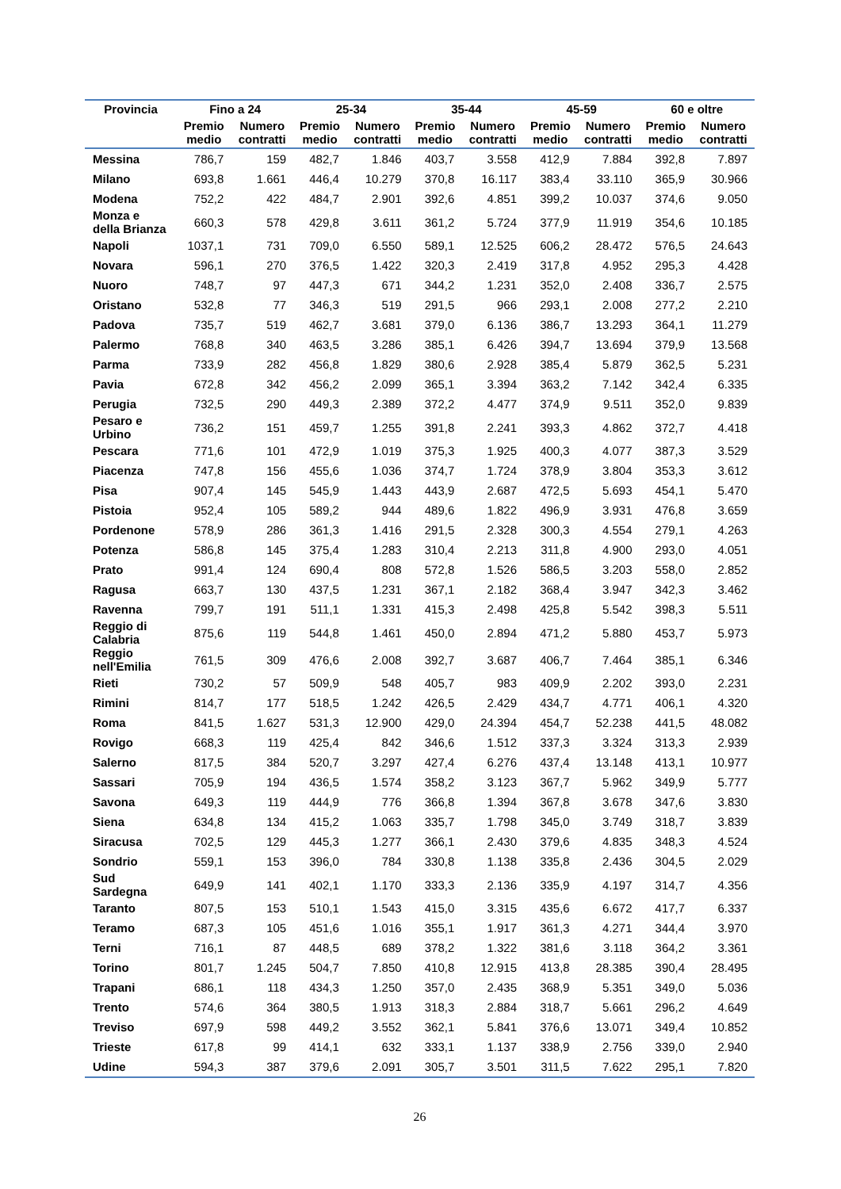| Provincia | Fino a 24 | | 25-34 | | 35-44 | | 45-59 | | 60 e oltre | |
| --- | --- | --- | --- | --- | --- | --- | --- | --- | --- | --- |
| | Premio medio | Numero contratti | Premio medio | Numero contratti | Premio medio | Numero contratti | Premio medio | Numero contratti | Premio medio | Numero contratti |
| Messina | 786,7 | 159 | 482,7 | 1.846 | 403,7 | 3.558 | 412,9 | 7.884 | 392,8 | 7.897 |
| Milano | 693,8 | 1.661 | 446,4 | 10.279 | 370,8 | 16.117 | 383,4 | 33.110 | 365,9 | 30.966 |
| Modena | 752,2 | 422 | 484,7 | 2.901 | 392,6 | 4.851 | 399,2 | 10.037 | 374,6 | 9.050 |
| Monza e della Brianza | 660,3 | 578 | 429,8 | 3.611 | 361,2 | 5.724 | 377,9 | 11.919 | 354,6 | 10.185 |
| Napoli | 1037,1 | 731 | 709,0 | 6.550 | 589,1 | 12.525 | 606,2 | 28.472 | 576,5 | 24.643 |
| Novara | 596,1 | 270 | 376,5 | 1.422 | 320,3 | 2.419 | 317,8 | 4.952 | 295,3 | 4.428 |
| Nuoro | 748,7 | 97 | 447,3 | 671 | 344,2 | 1.231 | 352,0 | 2.408 | 336,7 | 2.575 |
| Oristano | 532,8 | 77 | 346,3 | 519 | 291,5 | 966 | 293,1 | 2.008 | 277,2 | 2.210 |
| Padova | 735,7 | 519 | 462,7 | 3.681 | 379,0 | 6.136 | 386,7 | 13.293 | 364,1 | 11.279 |
| Palermo | 768,8 | 340 | 463,5 | 3.286 | 385,1 | 6.426 | 394,7 | 13.694 | 379,9 | 13.568 |
| Parma | 733,9 | 282 | 456,8 | 1.829 | 380,6 | 2.928 | 385,4 | 5.879 | 362,5 | 5.231 |
| Pavia | 672,8 | 342 | 456,2 | 2.099 | 365,1 | 3.394 | 363,2 | 7.142 | 342,4 | 6.335 |
| Perugia | 732,5 | 290 | 449,3 | 2.389 | 372,2 | 4.477 | 374,9 | 9.511 | 352,0 | 9.839 |
| Pesaro e Urbino | 736,2 | 151 | 459,7 | 1.255 | 391,8 | 2.241 | 393,3 | 4.862 | 372,7 | 4.418 |
| Pescara | 771,6 | 101 | 472,9 | 1.019 | 375,3 | 1.925 | 400,3 | 4.077 | 387,3 | 3.529 |
| Piacenza | 747,8 | 156 | 455,6 | 1.036 | 374,7 | 1.724 | 378,9 | 3.804 | 353,3 | 3.612 |
| Pisa | 907,4 | 145 | 545,9 | 1.443 | 443,9 | 2.687 | 472,5 | 5.693 | 454,1 | 5.470 |
| Pistoia | 952,4 | 105 | 589,2 | 944 | 489,6 | 1.822 | 496,9 | 3.931 | 476,8 | 3.659 |
| Pordenone | 578,9 | 286 | 361,3 | 1.416 | 291,5 | 2.328 | 300,3 | 4.554 | 279,1 | 4.263 |
| Potenza | 586,8 | 145 | 375,4 | 1.283 | 310,4 | 2.213 | 311,8 | 4.900 | 293,0 | 4.051 |
| Prato | 991,4 | 124 | 690,4 | 808 | 572,8 | 1.526 | 586,5 | 3.203 | 558,0 | 2.852 |
| Ragusa | 663,7 | 130 | 437,5 | 1.231 | 367,1 | 2.182 | 368,4 | 3.947 | 342,3 | 3.462 |
| Ravenna | 799,7 | 191 | 511,1 | 1.331 | 415,3 | 2.498 | 425,8 | 5.542 | 398,3 | 5.511 |
| Reggio di Calabria | 875,6 | 119 | 544,8 | 1.461 | 450,0 | 2.894 | 471,2 | 5.880 | 453,7 | 5.973 |
| Reggio nell'Emilia | 761,5 | 309 | 476,6 | 2.008 | 392,7 | 3.687 | 406,7 | 7.464 | 385,1 | 6.346 |
| Rieti | 730,2 | 57 | 509,9 | 548 | 405,7 | 983 | 409,9 | 2.202 | 393,0 | 2.231 |
| Rimini | 814,7 | 177 | 518,5 | 1.242 | 426,5 | 2.429 | 434,7 | 4.771 | 406,1 | 4.320 |
| Roma | 841,5 | 1.627 | 531,3 | 12.900 | 429,0 | 24.394 | 454,7 | 52.238 | 441,5 | 48.082 |
| Rovigo | 668,3 | 119 | 425,4 | 842 | 346,6 | 1.512 | 337,3 | 3.324 | 313,3 | 2.939 |
| Salerno | 817,5 | 384 | 520,7 | 3.297 | 427,4 | 6.276 | 437,4 | 13.148 | 413,1 | 10.977 |
| Sassari | 705,9 | 194 | 436,5 | 1.574 | 358,2 | 3.123 | 367,7 | 5.962 | 349,9 | 5.777 |
| Savona | 649,3 | 119 | 444,9 | 776 | 366,8 | 1.394 | 367,8 | 3.678 | 347,6 | 3.830 |
| Siena | 634,8 | 134 | 415,2 | 1.063 | 335,7 | 1.798 | 345,0 | 3.749 | 318,7 | 3.839 |
| Siracusa | 702,5 | 129 | 445,3 | 1.277 | 366,1 | 2.430 | 379,6 | 4.835 | 348,3 | 4.524 |
| Sondrio | 559,1 | 153 | 396,0 | 784 | 330,8 | 1.138 | 335,8 | 2.436 | 304,5 | 2.029 |
| Sud Sardegna | 649,9 | 141 | 402,1 | 1.170 | 333,3 | 2.136 | 335,9 | 4.197 | 314,7 | 4.356 |
| Taranto | 807,5 | 153 | 510,1 | 1.543 | 415,0 | 3.315 | 435,6 | 6.672 | 417,7 | 6.337 |
| Teramo | 687,3 | 105 | 451,6 | 1.016 | 355,1 | 1.917 | 361,3 | 4.271 | 344,4 | 3.970 |
| Terni | 716,1 | 87 | 448,5 | 689 | 378,2 | 1.322 | 381,6 | 3.118 | 364,2 | 3.361 |
| Torino | 801,7 | 1.245 | 504,7 | 7.850 | 410,8 | 12.915 | 413,8 | 28.385 | 390,4 | 28.495 |
| Trapani | 686,1 | 118 | 434,3 | 1.250 | 357,0 | 2.435 | 368,9 | 5.351 | 349,0 | 5.036 |
| Trento | 574,6 | 364 | 380,5 | 1.913 | 318,3 | 2.884 | 318,7 | 5.661 | 296,2 | 4.649 |
| Treviso | 697,9 | 598 | 449,2 | 3.552 | 362,1 | 5.841 | 376,6 | 13.071 | 349,4 | 10.852 |
| Trieste | 617,8 | 99 | 414,1 | 632 | 333,1 | 1.137 | 338,9 | 2.756 | 339,0 | 2.940 |
| Udine | 594,3 | 387 | 379,6 | 2.091 | 305,7 | 3.501 | 311,5 | 7.622 | 295,1 | 7.820 |
26